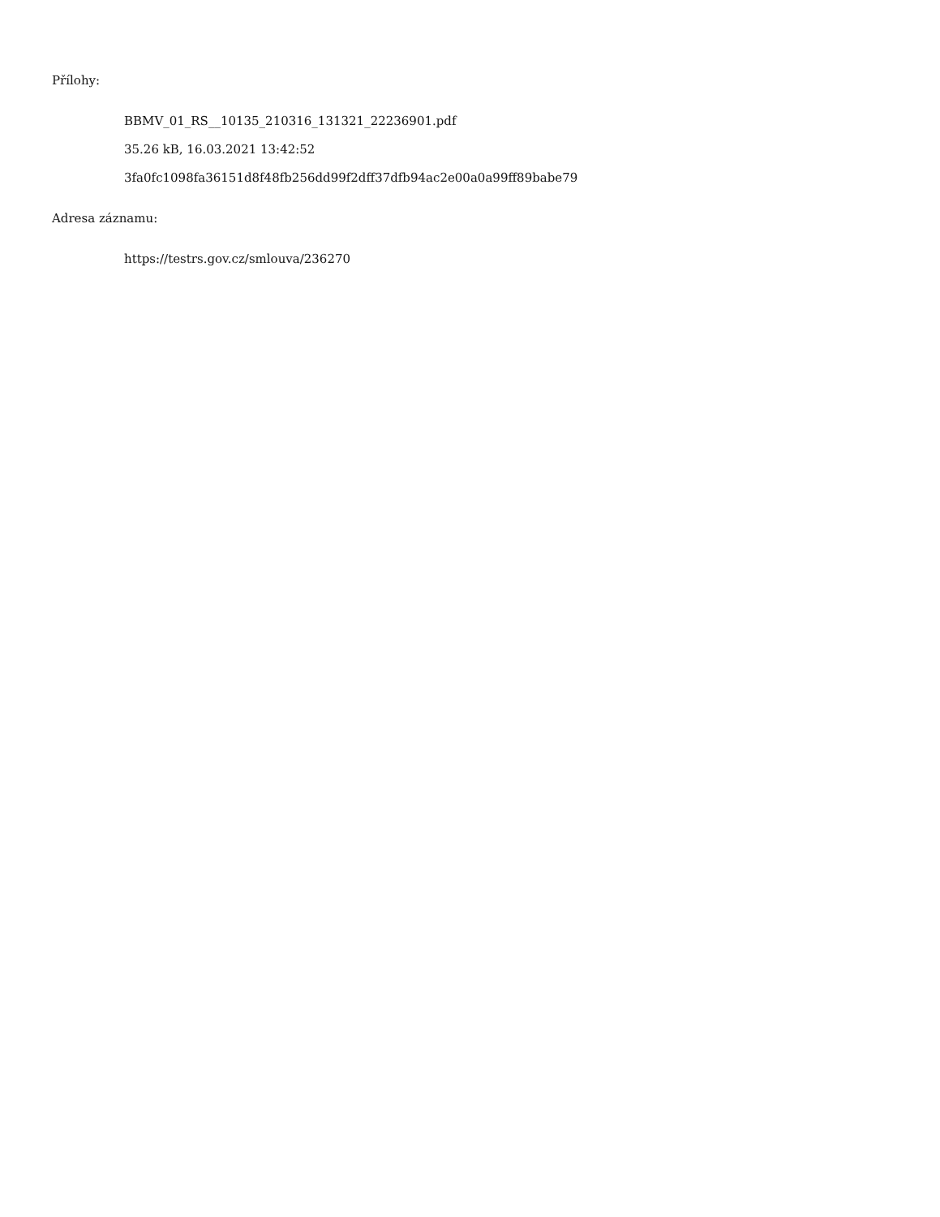Přílohy:
BBMV_01_RS__10135_210316_131321_22236901.pdf
35.26 kB, 16.03.2021 13:42:52
3fa0fc1098fa36151d8f48fb256dd99f2dff37dfb94ac2e00a0a99ff89babe79
Adresa záznamu:
https://testrs.gov.cz/smlouva/236270